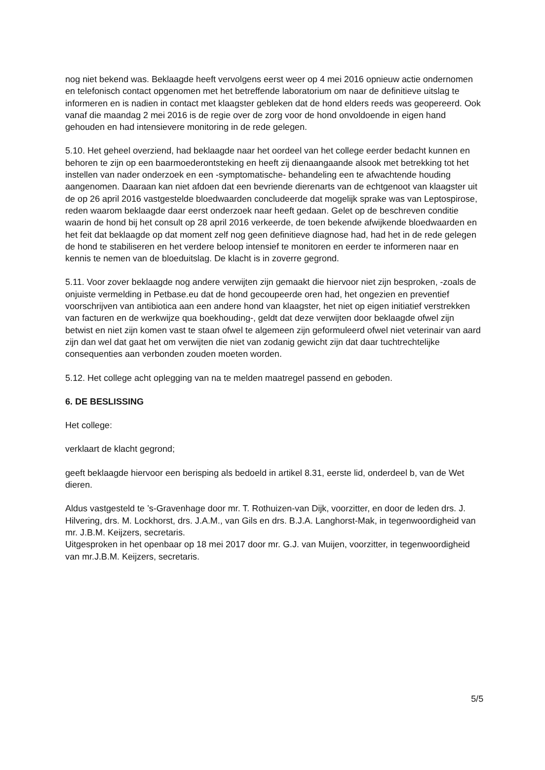nog niet bekend was. Beklaagde heeft vervolgens eerst weer op 4 mei 2016 opnieuw actie ondernomen en telefonisch contact opgenomen met het betreffende laboratorium om naar de definitieve uitslag te informeren en is nadien in contact met klaagster gebleken dat de hond elders reeds was geopereerd. Ook vanaf die maandag 2 mei 2016 is de regie over de zorg voor de hond onvoldoende in eigen hand gehouden en had intensievere monitoring in de rede gelegen.
5.10. Het geheel overziend, had beklaagde naar het oordeel van het college eerder bedacht kunnen en behoren te zijn op een baarmoederontsteking en heeft zij dienaangaande alsook met betrekking tot het instellen van nader onderzoek en een -symptomatische- behandeling een te afwachtende houding aangenomen. Daaraan kan niet afdoen dat een bevriende dierenarts van de echtgenoot van klaagster uit de op 26 april 2016 vastgestelde bloedwaarden concludeerde dat mogelijk sprake was van Leptospirose, reden waarom beklaagde daar eerst onderzoek naar heeft gedaan. Gelet op de beschreven conditie waarin de hond bij het consult op 28 april 2016 verkeerde, de toen bekende afwijkende bloedwaarden en het feit dat beklaagde op dat moment zelf nog geen definitieve diagnose had, had het in de rede gelegen de hond te stabiliseren en het verdere beloop intensief te monitoren en eerder te informeren naar en kennis te nemen van de bloeduitslag. De klacht is in zoverre gegrond.
5.11. Voor zover beklaagde nog andere verwijten zijn gemaakt die hiervoor niet zijn besproken, -zoals de onjuiste vermelding in Petbase.eu dat de hond gecoupeerde oren had, het ongezien en preventief voorschrijven van antibiotica aan een andere hond van klaagster, het niet op eigen initiatief verstrekken van facturen en de werkwijze qua boekhouding-, geldt dat deze verwijten door beklaagde ofwel zijn betwist en niet zijn komen vast te staan ofwel te algemeen zijn geformuleerd ofwel niet veterinair van aard zijn dan wel dat gaat het om verwijten die niet van zodanig gewicht zijn dat daar tuchtrechtelijke consequenties aan verbonden zouden moeten worden.
5.12. Het college acht oplegging van na te melden maatregel passend en geboden.
6. DE BESLISSING
Het college:
verklaart de klacht gegrond;
geeft beklaagde hiervoor een berisping als bedoeld in artikel 8.31, eerste lid, onderdeel b, van de Wet dieren.
Aldus vastgesteld te ’s-Gravenhage door mr. T. Rothuizen-van Dijk, voorzitter, en door de leden drs. J. Hilvering, drs. M. Lockhorst, drs. J.A.M., van Gils en drs. B.J.A. Langhorst-Mak, in tegenwoordigheid van mr. J.B.M. Keijzers, secretaris.
Uitgesproken in het openbaar op 18 mei 2017 door mr. G.J. van Muijen, voorzitter, in tegenwoordigheid van mr.J.B.M. Keijzers, secretaris.
5/5